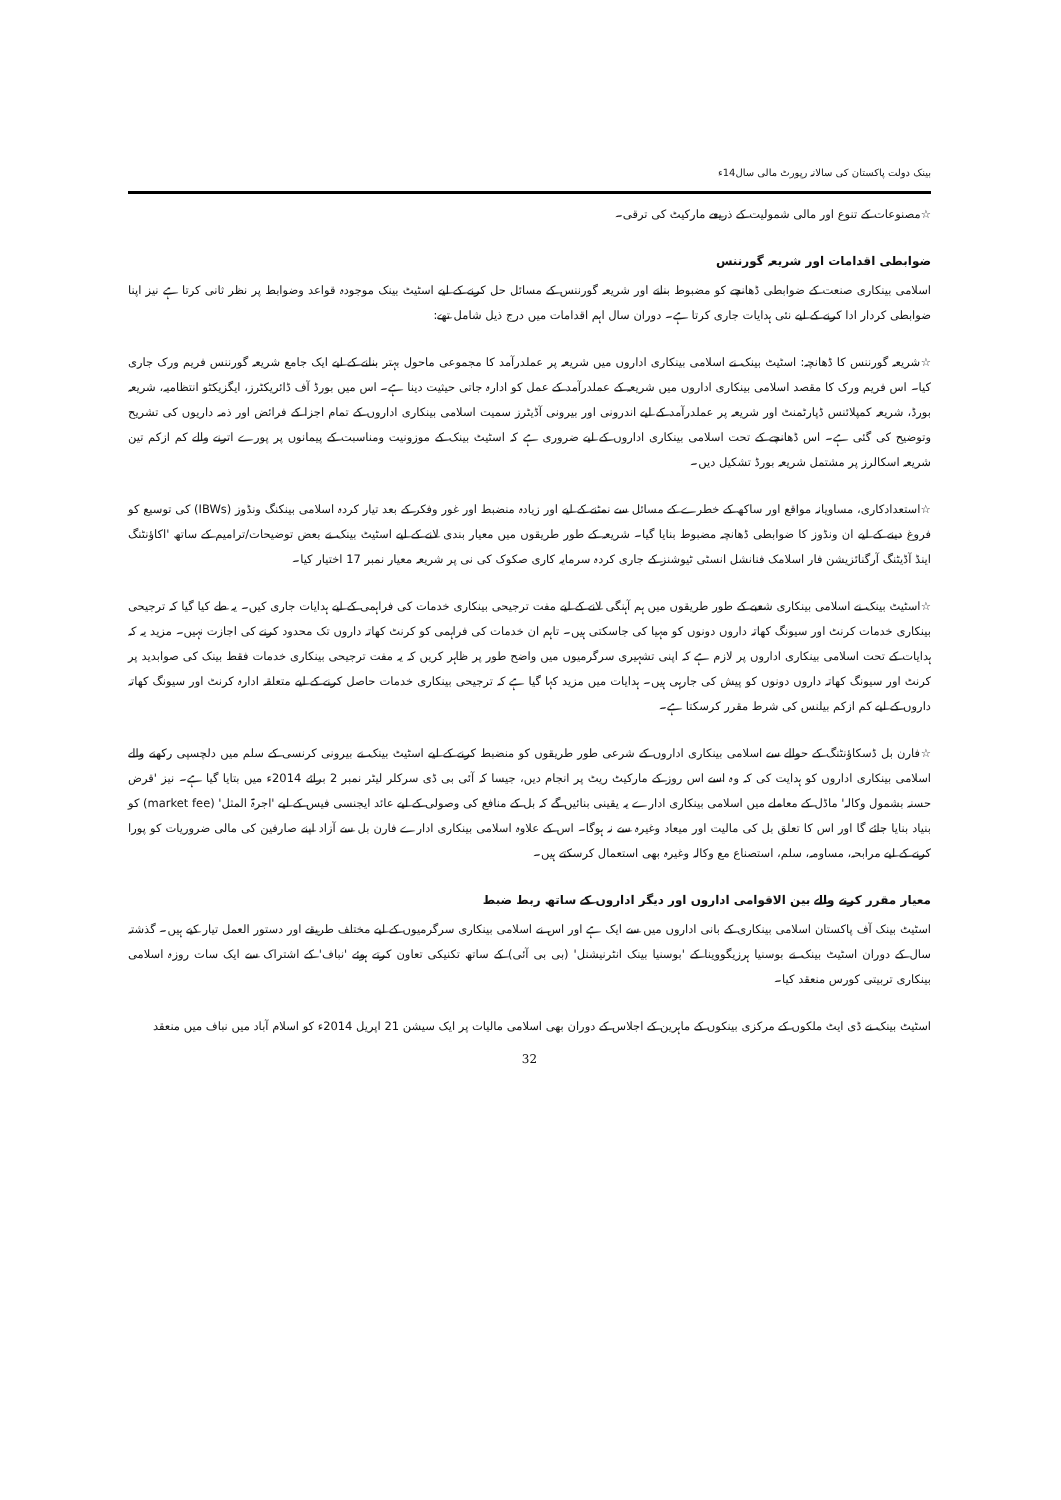بینک دولت پاکستان کی سالانہ رپورٹ مالی سال14ء
☆مصنوعات کے تنوع اور مالی شمولیت کے ذریعے مارکیٹ کی ترقی۔
ضوابطی اقدامات اور شریعہ گورننس
اسلامی بینکاری صنعت کے ضوابطی ڈھانچے کو مضبوط بنانے اور شریعہ گورننس کے مسائل حل کرنے کے لیے اسٹیٹ بینک موجودہ قواعد وضوابط پر نظر ثانی کرتا ہے نیز اپنا ضوابطی کردار ادا کرنے کے لیے نئی ہدایات جاری کرتا ہے۔ دوران سال اہم اقدامات میں درج ذیل شامل تھے:
☆شریعہ گورننس کا ڈھانچہ: اسٹیٹ بینک نے اسلامی بینکاری اداروں میں شریعہ پر عملدرآمد کا مجموعی ماحول بہتر بنانے کے لیے ایک جامع شریعہ گورننس فریم ورک جاری کیا۔ اس فریم ورک کا مقصد اسلامی بینکاری اداروں میں شریعہ کے عملدرآمد کے عمل کو ادارہ جاتی حیثیت دینا ہے۔ اس میں بورڈ آف ڈائریکٹرز، ایگزیکٹو انتظامیہ، شریعہ بورڈ، شریعہ کمپلائنس ڈپارٹمنٹ اور شریعہ پر عملدرآمد کے لیے اندرونی اور بیرونی آڈیٹرز سمیت اسلامی بینکاری اداروں کے تمام اجزا کے فرائض اور ذمہ داریوں کی تشریح وتوضیح کی گئی ہے۔ اس ڈھانچے کے تحت اسلامی بینکاری اداروں کے لیے ضروری ہے کہ اسٹیٹ بینک کے موزونیت ومناسبت کے پیمانوں پر پورے اترنے والے کم ازکم تین شریعہ اسکالرز پر مشتمل شریعہ بورڈ تشکیل دیں۔
☆استعدادکاری، مساویانہ مواقع اور ساکھ کے خطرے کے مسائل سے نمٹنے کے لیے اور زیادہ منضبط اور غور وفکر کے بعد تیار کردہ اسلامی بینکنگ ونڈوز (IBWs) کی توسیع کو فروغ دینے کے لیے ان ونڈوز کا ضوابطی ڈھانچہ مضبوط بنایا گیا۔ شریعہ کے طور طریقوں میں معیار بندی لانے کے لیے اسٹیٹ بینک نے بعض توضیحات/ترامیم کے ساتھ 'اکاؤنٹنگ اینڈ آڈیٹنگ آرگنائزیشن فار اسلامک فنانشل انسٹی ٹیوشنز کے جاری کردہ سرمایہ کاری صکوک کی نی پر شریعہ معیار نمبر 17 اختیار کیا۔
☆اسٹیٹ بینک نے اسلامی بینکاری شعبے کے طور طریقوں میں ہم آہنگی لانے کے لیے مفت ترجیحی بینکاری خدمات کی فراہمی کے لیے ہدایات جاری کیں۔ یہ طے کیا گیا کہ ترجیحی بینکاری خدمات کرنٹ اور سیونگ کھاتہ داروں دونوں کو مہیا کی جاسکتی ہیں۔ تاہم ان خدمات کی فراہمی کو کرنٹ کھاتہ داروں تک محدود کرنے کی اجازت نہیں۔ مزید یہ کہ ہدایات کے تحت اسلامی بینکاری اداروں پر لازم ہے کہ اپنی تشہیری سرگرمیوں میں واضح طور پر ظاہر کریں کہ یہ مفت ترجیحی بینکاری خدمات فقط بینک کی صوابدید پر کرنٹ اور سیونگ کھاتہ داروں دونوں کو پیش کی جارہی ہیں۔ ہدایات میں مزید کہا گیا ہے کہ ترجیحی بینکاری خدمات حاصل کرنے کے لیے متعلقہ ادارہ کرنٹ اور سیونگ کھاتہ داروں کے لیے کم ازکم بیلنس کی شرط مقرر کرسکتا ہے۔
☆فارن بل ڈسکاؤنٹنگ کے حوالے سے اسلامی بینکاری اداروں کے شرعی طور طریقوں کو منضبط کرنے کے لیے اسٹیٹ بینک نے بیرونی کرنسی کے سلم میں دلچسپی رکھنے والے اسلامی بینکاری اداروں کو ہدایت کی کہ وہ اسے اس روز کے مارکیٹ ریٹ پر انجام دیں، جیسا کہ آئی بی ڈی سرکلر لیٹر نمبر 2 برائے 2014ء میں بتایا گیا ہے۔ نیز 'قرض حسنہ بشمول وکالہ' ماڈل کے معاملے میں اسلامی بینکاری ادارے یہ یقینی بنائیں گے کہ بل کے منافع کی وصولی کے لیے عائد ایجنسی فیس کے لیے 'اجرۃ المثل' (market fee) کو بنیاد بنایا جائے گا اور اس کا تعلق بل کی مالیت اور میعاد وغیرہ سے نہ ہوگا۔ اس کے علاوہ اسلامی بینکاری ادارے فارن بل سے آزاد اپنے صارفین کی مالی ضروریات کو پورا کرنے کے لیے مرابحہ، مساومہ، سلم، استصناع مع وکالہ وغیرہ بھی استعمال کرسکتے ہیں۔
معیار مقرر کرنے والے بین الاقوامی اداروں اور دیگر اداروں کے ساتھ ربط ضبط
اسٹیٹ بینک آف پاکستان اسلامی بینکاری کے بانی اداروں میں سے ایک ہے اور اس نے اسلامی بینکاری سرگرمیوں کے لیے مختلف طریقے اور دستور العمل تیار کیے ہیں۔ گذشتہ سال کے دوران اسٹیٹ بینک نے بوسنیا ہرزیگووینا کے 'بوسنیا بینک انٹرنیشنل' (بی بی آئی) کے ساتھ تکنیکی تعاون کرتے ہوئے 'نباف' کے اشتراک سے ایک سات روزہ اسلامی بینکاری تربیتی کورس منعقد کیا۔
اسٹیٹ بینک نے ڈی ایٹ ملکوں کے مرکزی بینکوں کے ماہرین کے اجلاس کے دوران بھی اسلامی مالیات پر ایک سیشن 21 اپریل 2014ء کو اسلام آباد میں نباف میں منعقد
32